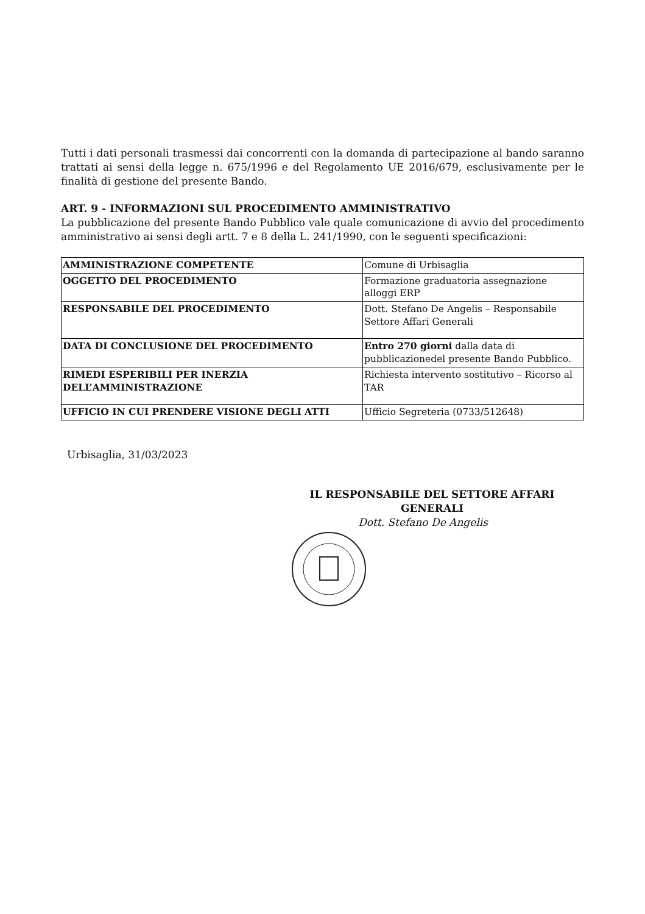Tutti i dati personali trasmessi dai concorrenti con la domanda di partecipazione al bando saranno trattati ai sensi della legge n. 675/1996 e del Regolamento UE 2016/679, esclusivamente per le finalità di gestione del presente Bando.
ART. 9 - INFORMAZIONI SUL PROCEDIMENTO AMMINISTRATIVO
La pubblicazione del presente Bando Pubblico vale quale comunicazione di avvio del procedimento amministrativo ai sensi degli artt. 7 e 8 della L. 241/1990, con le seguenti specificazioni:
| AMMINISTRAZIONE COMPETENTE | Comune di Urbisaglia |
| OGGETTO DEL PROCEDIMENTO | Formazione graduatoria assegnazione alloggi ERP |
| RESPONSABILE DEL PROCEDIMENTO | Dott. Stefano De Angelis – Responsabile Settore Affari Generali |
| DATA DI CONCLUSIONE DEL PROCEDIMENTO | Entro 270 giorni dalla data di pubblicazionedel presente Bando Pubblico. |
| RIMEDI ESPERIBILI PER INERZIA DELL’AMMINISTRAZIONE | Richiesta intervento sostitutivo – Ricorso al TAR |
| UFFICIO IN CUI PRENDERE VISIONE DEGLI ATTI | Ufficio Segreteria (0733/512648) |
Urbisaglia, 31/03/2023
IL RESPONSABILE DEL SETTORE AFFARI GENERALI
Dott. Stefano De Angelis